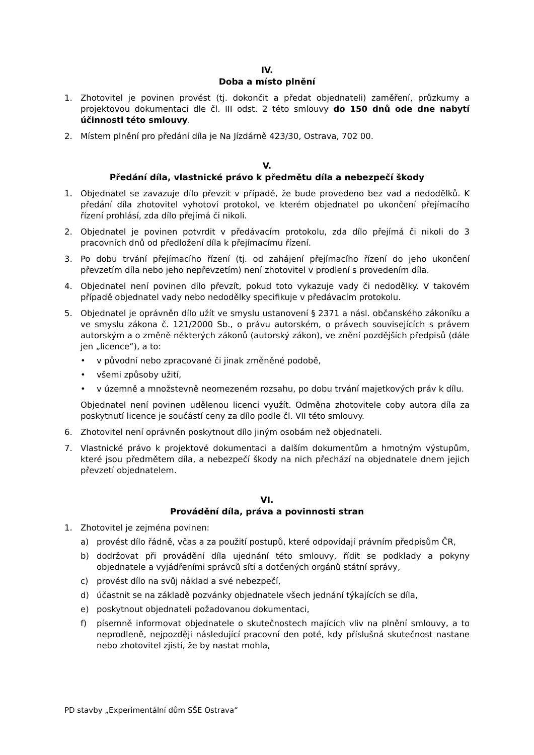IV.
Doba a místo plnění
1. Zhotovitel je povinen provést (tj. dokončit a předat objednateli) zaměření, průzkumy a projektovou dokumentaci dle čl. III odst. 2 této smlouvy do 150 dnů ode dne nabytí účinnosti této smlouvy.
2. Místem plnění pro předání díla je Na Jízdárně 423/30, Ostrava, 702 00.
V.
Předání díla, vlastnické právo k předmětu díla a nebezpečí škody
1. Objednatel se zavazuje dílo převzít v případě, že bude provedeno bez vad a nedodělků. K předání díla zhotovitel vyhotoví protokol, ve kterém objednatel po ukončení přejímacího řízení prohlásí, zda dílo přejímá či nikoli.
2. Objednatel je povinen potvrdit v předávacím protokolu, zda dílo přejímá či nikoli do 3 pracovních dnů od předložení díla k přejímacímu řízení.
3. Po dobu trvání přejímacího řízení (tj. od zahájení přejímacího řízení do jeho ukončení převzetím díla nebo jeho nepřevzetím) není zhotovitel v prodlení s provedením díla.
4. Objednatel není povinen dílo převzít, pokud toto vykazuje vady či nedodělky. V takovém případě objednatel vady nebo nedodělky specifikuje v předávacím protokolu.
5. Objednatel je oprávněn dílo užít ve smyslu ustanovení § 2371 a násl. občanského zákoníku a ve smyslu zákona č. 121/2000 Sb., o právu autorském, o právech souvisejících s právem autorským a o změně některých zákonů (autorský zákon), ve znění pozdějších předpisů (dále jen „licence“), a to:
• v původní nebo zpracované či jinak změněné podobě,
• všemi způsoby užití,
• v územně a množstevně neomezeném rozsahu, po dobu trvání majetkových práv k dílu.
Objednatel není povinen udělenou licenci využít. Odměna zhotovitele coby autora díla za poskytnutí licence je součástí ceny za dílo podle čl. VII této smlouvy.
6. Zhotovitel není oprávněn poskytnout dílo jiným osobám než objednateli.
7. Vlastnické právo k projektové dokumentaci a dalším dokumentům a hmotným výstupům, které jsou předmětem díla, a nebezpečí škody na nich přechází na objednatele dnem jejich převzetí objednatelem.
VI.
Provádění díla, práva a povinnosti stran
1. Zhotovitel je zejména povinen:
a) provést dílo řádně, včas a za použití postupů, které odpovídají právním předpisům ČR,
b) dodržovat při provádění díla ujednání této smlouvy, řídit se podklady a pokyny objednatele a vyjádřeními správců sítí a dotčených orgánů státní správy,
c) provést dílo na svůj náklad a své nebezpečí,
d) účastnit se na základě pozvánky objednatele všech jednání týkajících se díla,
e) poskytnout objednateli požadovanou dokumentaci,
f) písemně informovat objednatele o skutečnostech majících vliv na plnění smlouvy, a to neprodleně, nejpozději následující pracovní den poté, kdy příslušná skutečnost nastane nebo zhotovitel zjistí, že by nastat mohla,
PD stavby „Experimentální dům SŠE Ostrava“